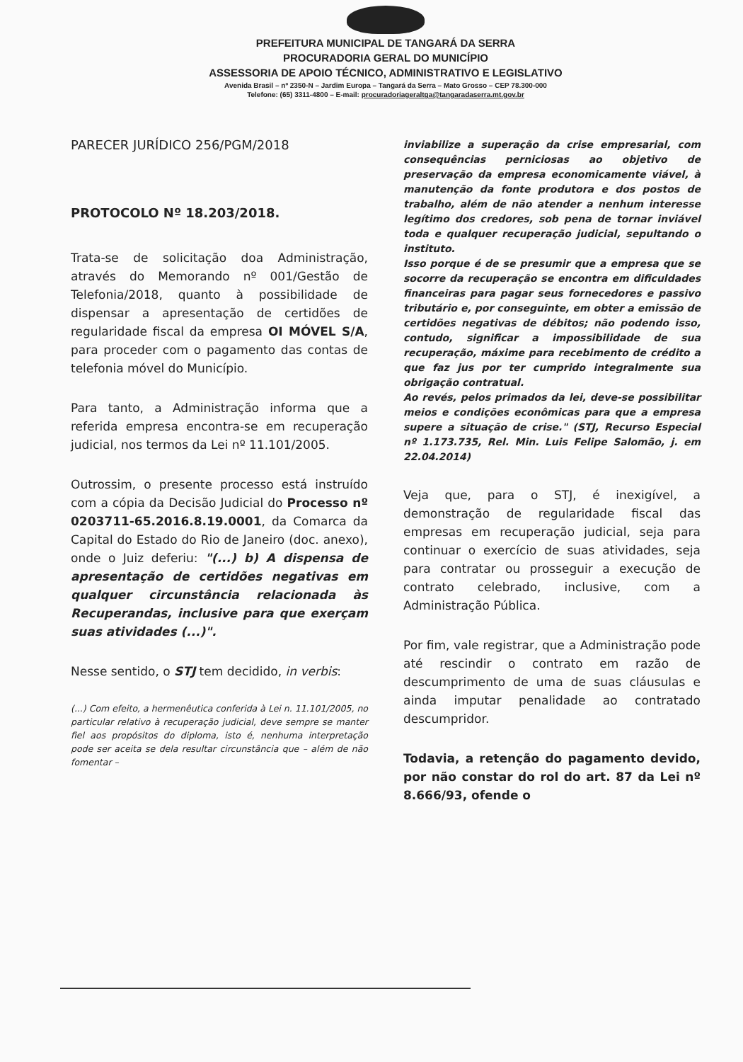PREFEITURA MUNICIPAL DE TANGARÁ DA SERRA
PROCURADORIA GERAL DO MUNICÍPIO
ASSESSORIA DE APOIO TÉCNICO, ADMINISTRATIVO E LEGISLATIVO
Avenida Brasil – nº 2350-N – Jardim Europa – Tangará da Serra – Mato Grosso – CEP 78.300-000
Telefone: (65) 3311-4800 – E-mail: procuradoriageraltga@tangaradaserra.mt.gov.br
PARECER JURÍDICO 256/PGM/2018
PROTOCOLO Nº 18.203/2018.
Trata-se de solicitação doa Administração, através do Memorando nº 001/Gestão de Telefonia/2018, quanto à possibilidade de dispensar a apresentação de certidões de regularidade fiscal da empresa OI MÓVEL S/A, para proceder com o pagamento das contas de telefonia móvel do Município.
Para tanto, a Administração informa que a referida empresa encontra-se em recuperação judicial, nos termos da Lei nº 11.101/2005.
Outrossim, o presente processo está instruído com a cópia da Decisão Judicial do Processo nº 0203711-65.2016.8.19.0001, da Comarca da Capital do Estado do Rio de Janeiro (doc. anexo), onde o Juiz deferiu: "(...) b) A dispensa de apresentação de certidões negativas em qualquer circunstância relacionada às Recuperandas, inclusive para que exerçam suas atividades (...)".
Nesse sentido, o STJ tem decidido, in verbis:
(...) Com efeito, a hermenêutica conferida à Lei n. 11.101/2005, no particular relativo à recuperação judicial, deve sempre se manter fiel aos propósitos do diploma, isto é, nenhuma interpretação pode ser aceita se dela resultar circunstância que – além de não fomentar –
inviabilize a superação da crise empresarial, com consequências perniciosas ao objetivo de preservação da empresa economicamente viável, à manutenção da fonte produtora e dos postos de trabalho, além de não atender a nenhum interesse legítimo dos credores, sob pena de tornar inviável toda e qualquer recuperação judicial, sepultando o instituto.
Isso porque é de se presumir que a empresa que se socorre da recuperação se encontra em dificuldades financeiras para pagar seus fornecedores e passivo tributário e, por conseguinte, em obter a emissão de certidões negativas de débitos; não podendo isso, contudo, significar a impossibilidade de sua recuperação, máxime para recebimento de crédito a que faz jus por ter cumprido integralmente sua obrigação contratual.
Ao revés, pelos primados da lei, deve-se possibilitar meios e condições econômicas para que a empresa supere a situação de crise." (STJ, Recurso Especial nº 1.173.735, Rel. Min. Luis Felipe Salomão, j. em 22.04.2014)
Veja que, para o STJ, é inexigível, a demonstração de regularidade fiscal das empresas em recuperação judicial, seja para continuar o exercício de suas atividades, seja para contratar ou prosseguir a execução de contrato celebrado, inclusive, com a Administração Pública.
Por fim, vale registrar, que a Administração pode até rescindir o contrato em razão de descumprimento de uma de suas cláusulas e ainda imputar penalidade ao contratado descumpridor.
Todavia, a retenção do pagamento devido, por não constar do rol do art. 87 da Lei nº 8.666/93, ofende o